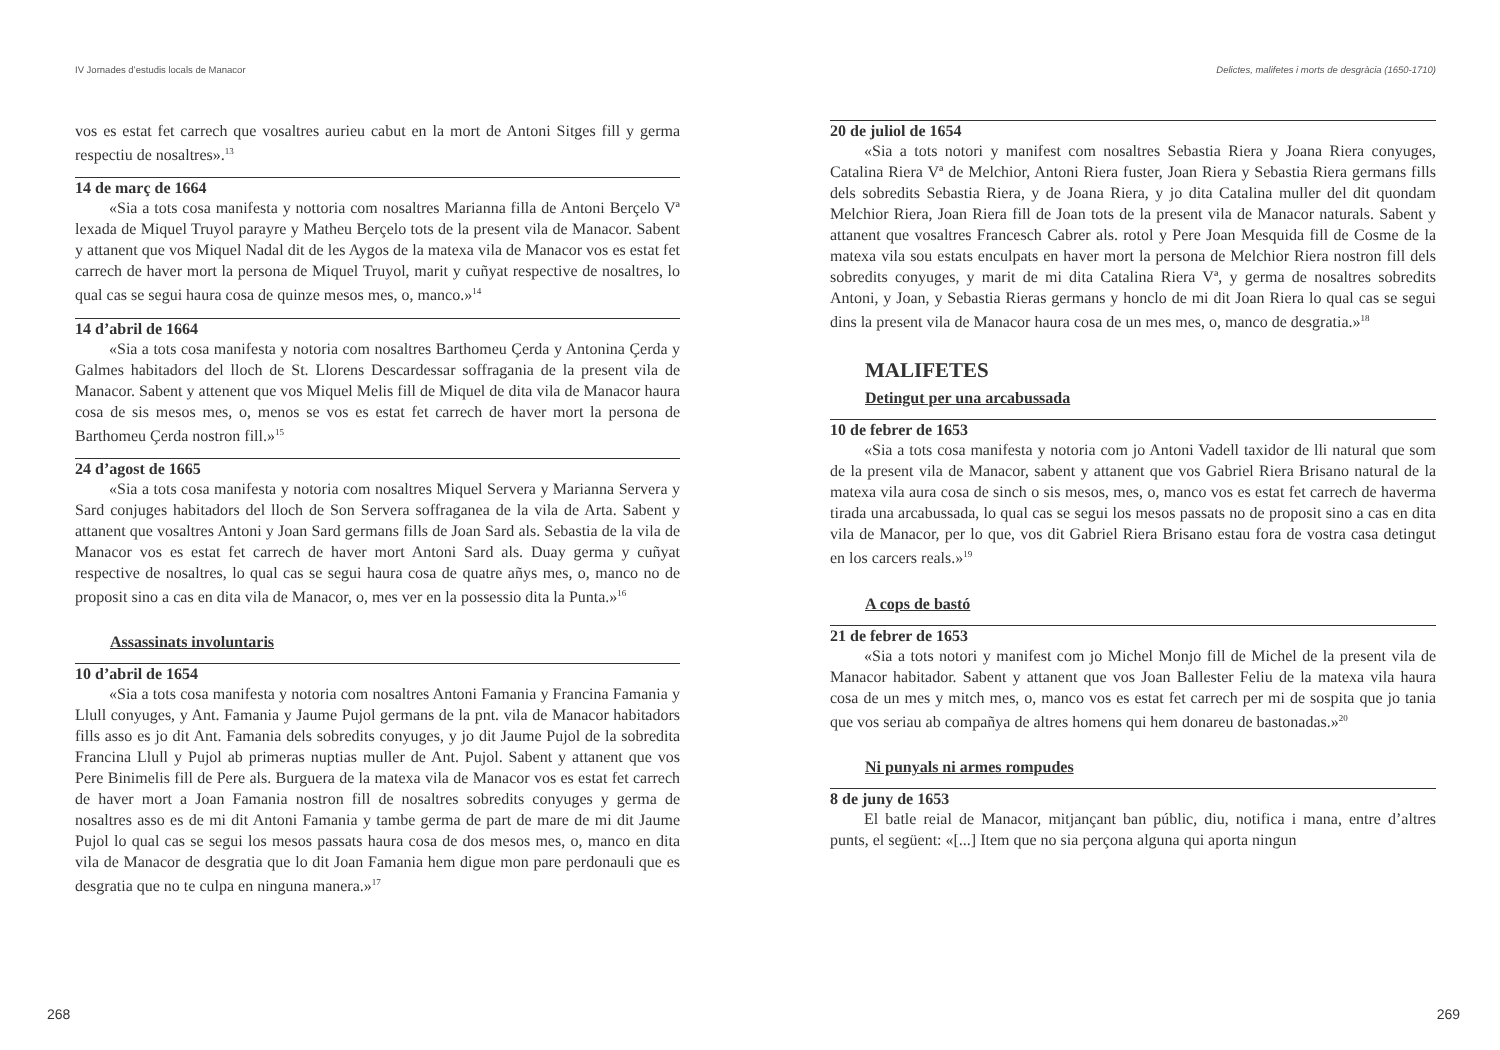IV Jornades d’estudis locals de Manacor
vos es estat fet carrech que vosaltres aurieu cabut en la mort de Antoni Sitges fill y germa respectiu de nosaltres».<sup>13</sup>
14 de març de 1664
«Sia a tots cosa manifesta y nottoria com nosaltres Marianna filla de Antoni Berçelo Vª lexada de Miquel Truyol parayre y Matheu Berçelo tots de la present vila de Manacor. Sabent y attanent que vos Miquel Nadal dit de les Aygos de la matexa vila de Manacor vos es estat fet carrech de haver mort la persona de Miquel Truyol, marit y cuñyat respective de nosaltres, lo qual cas se segui haura cosa de quinze mesos mes, o, manco.»<sup>14</sup>
14 d’abril de 1664
«Sia a tots cosa manifesta y notoria com nosaltres Barthomeu Çerda y Antonina Çerda y Galmes habitadors del lloch de St. Llorens Descardessar soffragania de la present vila de Manacor. Sabent y attenent que vos Miquel Melis fill de Miquel de dita vila de Manacor haura cosa de sis mesos mes, o, menos se vos es estat fet carrech de haver mort la persona de Barthomeu Çerda nostron fill.»<sup>15</sup>
24 d’agost de 1665
«Sia a tots cosa manifesta y notoria com nosaltres Miquel Servera y Marianna Servera y Sard conjuges habitadors del lloch de Son Servera soffraganea de la vila de Arta. Sabent y attanent que vosaltres Antoni y Joan Sard germans fills de Joan Sard als. Sebastia de la vila de Manacor vos es estat fet carrech de haver mort Antoni Sard als. Duay germa y cuñyat respective de nosaltres, lo qual cas se segui haura cosa de quatre añys mes, o, manco no de proposit sino a cas en dita vila de Manacor, o, mes ver en la possessio dita la Punta.»<sup>16</sup>
Assassinats involuntaris
10 d’abril de 1654
«Sia a tots cosa manifesta y notoria com nosaltres Antoni Famania y Francina Famania y Llull conyuges, y Ant. Famania y Jaume Pujol germans de la pnt. vila de Manacor habitadors fills asso es jo dit Ant. Famania dels sobredits conyuges, y jo dit Jaume Pujol de la sobredita Francina Llull y Pujol ab primeras nuptias muller de Ant. Pujol. Sabent y attanent que vos Pere Binimelis fill de Pere als. Burguera de la matexa vila de Manacor vos es estat fet carrech de haver mort a Joan Famania nostron fill de nosaltres sobredits conyuges y germa de nosaltres asso es de mi dit Antoni Famania y tambe germa de part de mare de mi dit Jaume Pujol lo qual cas se segui los mesos passats haura cosa de dos mesos mes, o, manco en dita vila de Manacor de desgratia que lo dit Joan Famania hem digue mon pare perdonauli que es desgratia que no te culpa en ninguna manera.»<sup>17</sup>
268
Delictes, malifetes i morts de desgràcia (1650-1710)
20 de juliol de 1654
«Sia a tots notori y manifest com nosaltres Sebastia Riera y Joana Riera conyuges, Catalina Riera Vª de Melchior, Antoni Riera fuster, Joan Riera y Sebastia Riera germans fills dels sobredits Sebastia Riera, y de Joana Riera, y jo dita Catalina muller del dit quondam Melchior Riera, Joan Riera fill de Joan tots de la present vila de Manacor naturals. Sabent y attanent que vosaltres Francesch Cabrer als. rotol y Pere Joan Mesquida fill de Cosme de la matexa vila sou estats enculpats en haver mort la persona de Melchior Riera nostron fill dels sobredits conyuges, y marit de mi dita Catalina Riera Vª, y germa de nosaltres sobredits Antoni, y Joan, y Sebastia Rieras germans y honclo de mi dit Joan Riera lo qual cas se segui dins la present vila de Manacor haura cosa de un mes mes, o, manco de desgratia.»<sup>18</sup>
MALIFETES
Detingut per una arcabussada
10 de febrer de 1653
«Sia a tots cosa manifesta y notoria com jo Antoni Vadell taxidor de lli natural que som de la present vila de Manacor, sabent y attanent que vos Gabriel Riera Brisano natural de la matexa vila aura cosa de sinch o sis mesos, mes, o, manco vos es estat fet carrech de haverma tirada una arcabussada, lo qual cas se segui los mesos passats no de proposit sino a cas en dita vila de Manacor, per lo que, vos dit Gabriel Riera Brisano estau fora de vostra casa detingut en los carcers reals.»<sup>19</sup>
A cops de bastó
21 de febrer de 1653
«Sia a tots notori y manifest com jo Michel Monjo fill de Michel de la present vila de Manacor habitador. Sabent y attanent que vos Joan Ballester Feliu de la matexa vila haura cosa de un mes y mitch mes, o, manco vos es estat fet carrech per mi de sospita que jo tania que vos seriau ab compañya de altres homens qui hem donareu de bastonadas.»<sup>20</sup>
Ni punyals ni armes rompudes
8 de juny de 1653
El batle reial de Manacor, mitjançant ban públic, diu, notifica i mana, entre d’altres punts, el següent: «[...] Item que no sia perçona alguna qui aporta ningun
269